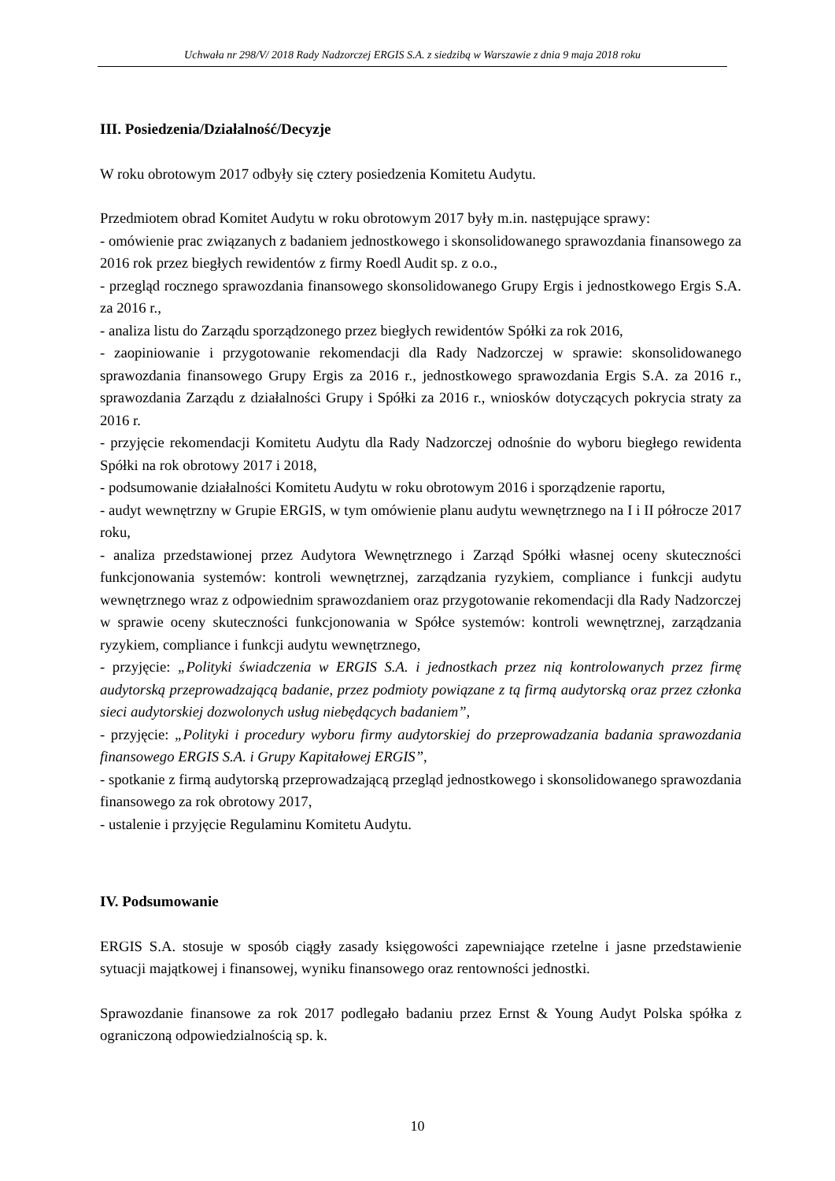Uchwała nr 298/V/ 2018 Rady Nadzorczej ERGIS S.A. z siedzibą w Warszawie z dnia 9 maja 2018 roku
III. Posiedzenia/Działalność/Decyzje
W roku obrotowym 2017 odbyły się cztery posiedzenia Komitetu Audytu.
Przedmiotem obrad Komitet Audytu w roku obrotowym 2017 były m.in. następujące sprawy:
- omówienie prac związanych z badaniem jednostkowego i skonsolidowanego sprawozdania finansowego za 2016 rok przez biegłych rewidentów z firmy Roedl Audit sp. z o.o.,
- przegląd rocznego sprawozdania finansowego skonsolidowanego Grupy Ergis i jednostkowego Ergis S.A. za 2016 r.,
- analiza listu do Zarządu sporządzonego przez biegłych rewidentów Spółki za rok 2016,
- zaopiniowanie i przygotowanie rekomendacji dla Rady Nadzorczej w sprawie: skonsolidowanego sprawozdania finansowego Grupy Ergis za 2016 r., jednostkowego sprawozdania Ergis S.A. za 2016 r., sprawozdania Zarządu z działalności Grupy i Spółki za 2016 r., wniosków dotyczących pokrycia straty za 2016 r.
- przyjęcie rekomendacji Komitetu Audytu dla Rady Nadzorczej odnośnie do wyboru biegłego rewidenta Spółki na rok obrotowy 2017 i 2018,
- podsumowanie działalności Komitetu Audytu w roku obrotowym 2016 i sporządzenie raportu,
- audyt wewnętrzny w Grupie ERGIS, w tym omówienie planu audytu wewnętrznego na I i II półrocze 2017 roku,
- analiza przedstawionej przez Audytora Wewnętrznego i Zarząd Spółki własnej oceny skuteczności funkcjonowania systemów: kontroli wewnętrznej, zarządzania ryzykiem, compliance i funkcji audytu wewnętrznego wraz z odpowiednim sprawozdaniem oraz przygotowanie rekomendacji dla Rady Nadzorczej w sprawie oceny skuteczności funkcjonowania w Spółce systemów: kontroli wewnętrznej, zarządzania ryzykiem, compliance i funkcji audytu wewnętrznego,
- przyjęcie: „Polityki świadczenia w ERGIS S.A. i jednostkach przez nią kontrolowanych przez firmę audytorską przeprowadzającą badanie, przez podmioty powiązane z tą firmą audytorską oraz przez członka sieci audytorskiej dozwolonych usług niebędących badaniem”,
- przyjęcie: „Polityki i procedury wyboru firmy audytorskiej do przeprowadzania badania sprawozdania finansowego ERGIS S.A. i Grupy Kapitałowej ERGIS”,
- spotkanie z firmą audytorską przeprowadzającą przegląd jednostkowego i skonsolidowanego sprawozdania finansowego za rok obrotowy 2017,
- ustalenie i przyjęcie Regulaminu Komitetu Audytu.
IV. Podsumowanie
ERGIS S.A. stosuje w sposób ciągły zasady księgowości zapewniające rzetelne i jasne przedstawienie sytuacji majątkowej i finansowej, wyniku finansowego oraz rentowności jednostki.
Sprawozdanie finansowe za rok 2017 podlegało badaniu przez Ernst & Young Audyt Polska spółka z ograniczoną odpowiedzialnością sp. k.
10